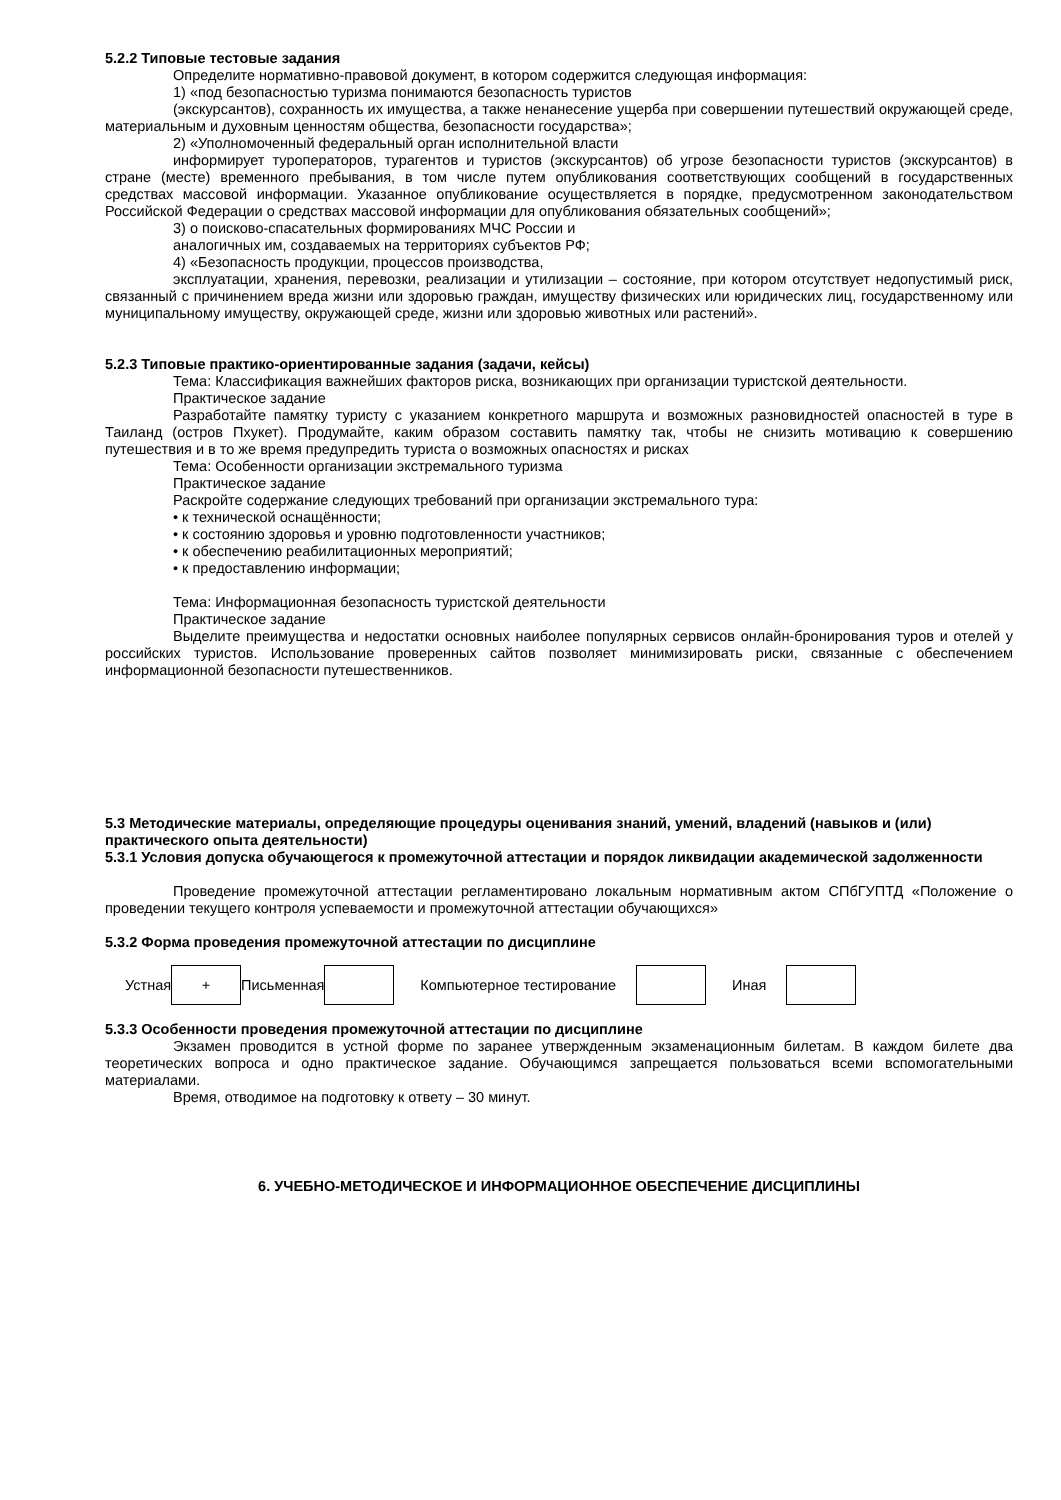5.2.2 Типовые тестовые задания
Определите нормативно-правовой документ, в котором содержится следующая информация:
1) «под безопасностью туризма понимаются безопасность туристов
(экскурсантов), сохранность их имущества, а также ненанесение ущерба при совершении путешествий окружающей среде, материальным и духовным ценностям общества, безопасности государства»;
2) «Уполномоченный федеральный орган исполнительной власти
информирует туроператоров, турагентов и туристов (экскурсантов) об угрозе безопасности туристов (экскурсантов) в стране (месте) временного пребывания, в том числе путем опубликования соответствующих сообщений в государственных средствах массовой информации. Указанное опубликование осуществляется в порядке, предусмотренном законодательством Российской Федерации о средствах массовой информации для опубликования обязательных сообщений»;
3) о поисково-спасательных формированиях МЧС России и
аналогичных им, создаваемых на территориях субъектов РФ;
4) «Безопасность продукции, процессов производства,
эксплуатации, хранения, перевозки, реализации и утилизации – состояние, при котором отсутствует недопустимый риск, связанный с причинением вреда жизни или здоровью граждан, имуществу физических или юридических лиц, государственному или муниципальному имуществу, окружающей среде, жизни или здоровью животных или растений».
5.2.3 Типовые практико-ориентированные задания (задачи, кейсы)
Тема: Классификация важнейших факторов риска, возникающих при организации туристской деятельности.
Практическое задание
Разработайте памятку туристу с указанием конкретного маршрута и возможных разновидностей опасностей в туре в Таиланд (остров Пхукет). Продумайте, каким образом составить памятку так, чтобы не снизить мотивацию к совершению путешествия и в то же время предупредить туриста о возможных опасностях и рисках
Тема: Особенности организации экстремального туризма
Практическое задание
Раскройте содержание следующих требований при организации экстремального тура:
• к технической оснащённости;
• к состоянию здоровья и уровню подготовленности участников;
• к обеспечению реабилитационных мероприятий;
• к предоставлению информации;
Тема: Информационная безопасность туристской деятельности
Практическое задание
Выделите преимущества и недостатки основных наиболее популярных сервисов онлайн-бронирования туров и отелей у российских туристов. Использование проверенных сайтов позволяет минимизировать риски, связанные с обеспечением информационной безопасности путешественников.
5.3 Методические материалы, определяющие процедуры оценивания знаний, умений, владений (навыков и (или) практического опыта деятельности)
5.3.1 Условия допуска обучающегося к промежуточной аттестации и порядок ликвидации академической задолженности
Проведение промежуточной аттестации регламентировано локальным нормативным актом СПбГУПТД «Положение о проведении текущего контроля успеваемости и промежуточной аттестации обучающихся»
5.3.2 Форма проведения промежуточной аттестации по дисциплине
| Устная | + | Письменная | | Компьютерное тестирование | | Иная | |
5.3.3 Особенности проведения промежуточной аттестации по дисциплине
Экзамен проводится в устной форме по заранее утвержденным экзаменационным билетам. В каждом билете два теоретических вопроса и одно практическое задание. Обучающимся запрещается пользоваться всеми вспомогательными материалами.
Время, отводимое на подготовку к ответу – 30 минут.
6. УЧЕБНО-МЕТОДИЧЕСКОЕ И ИНФОРМАЦИОННОЕ ОБЕСПЕЧЕНИЕ ДИСЦИПЛИНЫ